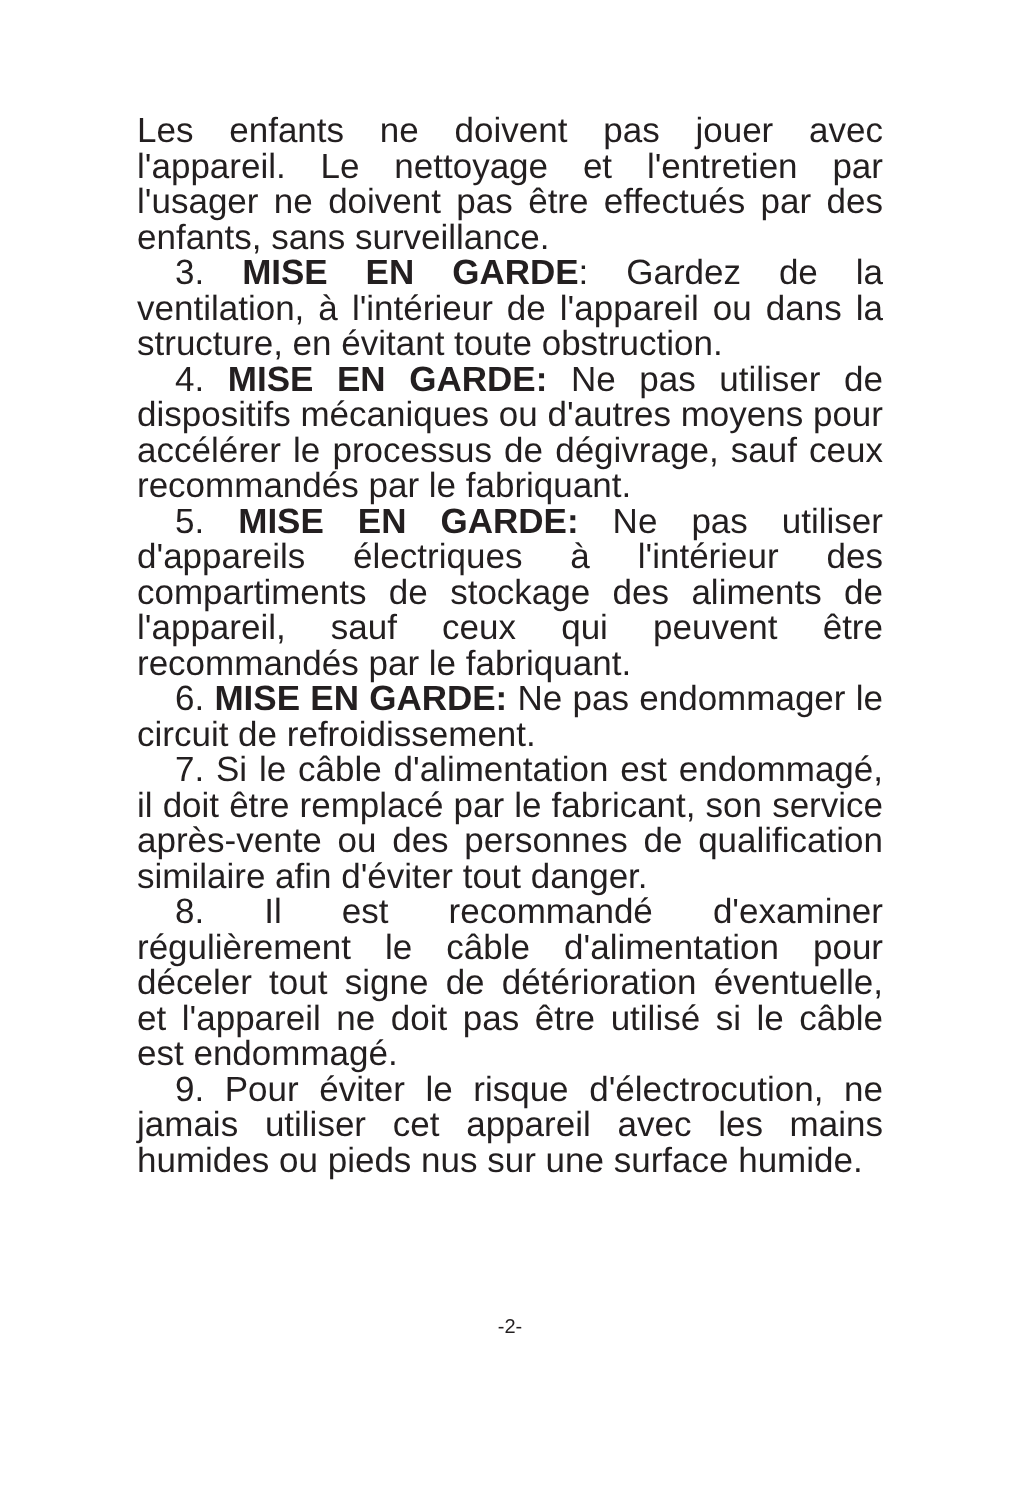Les enfants ne doivent pas jouer avec l'appareil. Le nettoyage et l'entretien par l'usager ne doivent pas être effectués par des enfants, sans surveillance.
3. MISE EN GARDE: Gardez de la ventilation, à l'intérieur de l'appareil ou dans la structure, en évitant toute obstruction.
4. MISE EN GARDE: Ne pas utiliser de dispositifs mécaniques ou d'autres moyens pour accélérer le processus de dégivrage, sauf ceux recommandés par le fabriquant.
5. MISE EN GARDE: Ne pas utiliser d'appareils électriques à l'intérieur des compartiments de stockage des aliments de l'appareil, sauf ceux qui peuvent être recommandés par le fabriquant.
6. MISE EN GARDE: Ne pas endommager le circuit de refroidissement.
7. Si le câble d'alimentation est endommagé, il doit être remplacé par le fabricant, son service après-vente ou des personnes de qualification similaire afin d'éviter tout danger.
8. Il est recommandé d'examiner régulièrement le câble d'alimentation pour déceler tout signe de détérioration éventuelle, et l'appareil ne doit pas être utilisé si le câble est endommagé.
9. Pour éviter le risque d'électrocution, ne jamais utiliser cet appareil avec les mains humides ou pieds nus sur une surface humide.
-2-